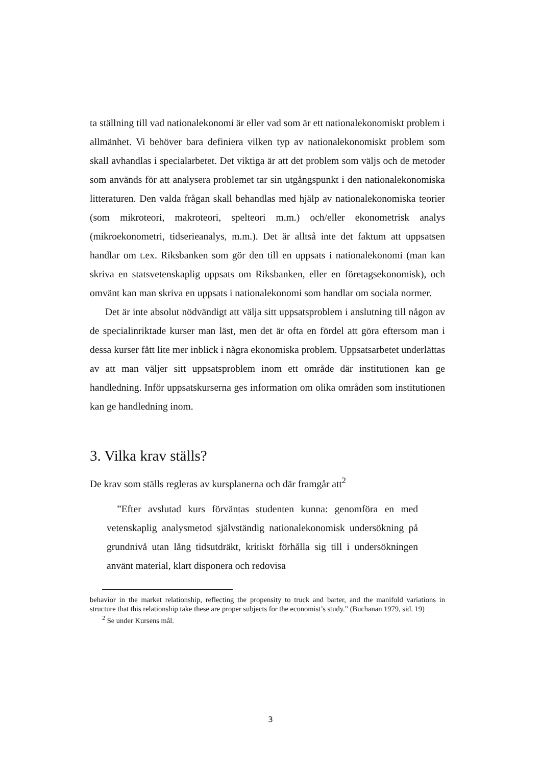ta ställning till vad nationalekonomi är eller vad som är ett nationalekonomiskt problem i allmänhet. Vi behöver bara definiera vilken typ av nationalekonomiskt problem som skall avhandlas i specialarbetet. Det viktiga är att det problem som väljs och de metoder som används för att analysera problemet tar sin utgångspunkt i den nationalekonomiska litteraturen. Den valda frågan skall behandlas med hjälp av nationalekonomiska teorier (som mikroteori, makroteori, spelteori m.m.) och/eller ekonometrisk analys (mikroekonometri, tidserieanalys, m.m.). Det är alltså inte det faktum att uppsatsen handlar om t.ex. Riksbanken som gör den till en uppsats i nationalekonomi (man kan skriva en statsvetenskaplig uppsats om Riksbanken, eller en företagsekonomisk), och omvänt kan man skriva en uppsats i nationalekonomi som handlar om sociala normer.
Det är inte absolut nödvändigt att välja sitt uppsatsproblem i anslutning till någon av de specialinriktade kurser man läst, men det är ofta en fördel att göra eftersom man i dessa kurser fått lite mer inblick i några ekonomiska problem. Uppsatsarbetet underlättas av att man väljer sitt uppsatsproblem inom ett område där institutionen kan ge handledning. Inför uppsatskurserna ges information om olika områden som institutionen kan ge handledning inom.
3. Vilka krav ställs?
De krav som ställs regleras av kursplanerna och där framgår att<sup>2</sup>
”Efter avslutad kurs förväntas studenten kunna: genomföra en med vetenskaplig analysmetod självständig nationalekonomisk undersökning på grundnivå utan lång tidsutdräkt, kritiskt förhålla sig till i undersökningen använt material, klart disponera och redovisa
behavior in the market relationship, reflecting the propensity to truck and barter, and the manifold variations in structure that this relationship take these are proper subjects for the economist’s study.” (Buchanan 1979, sid. 19)
<sup>2</sup> Se under Kursens mål.
3